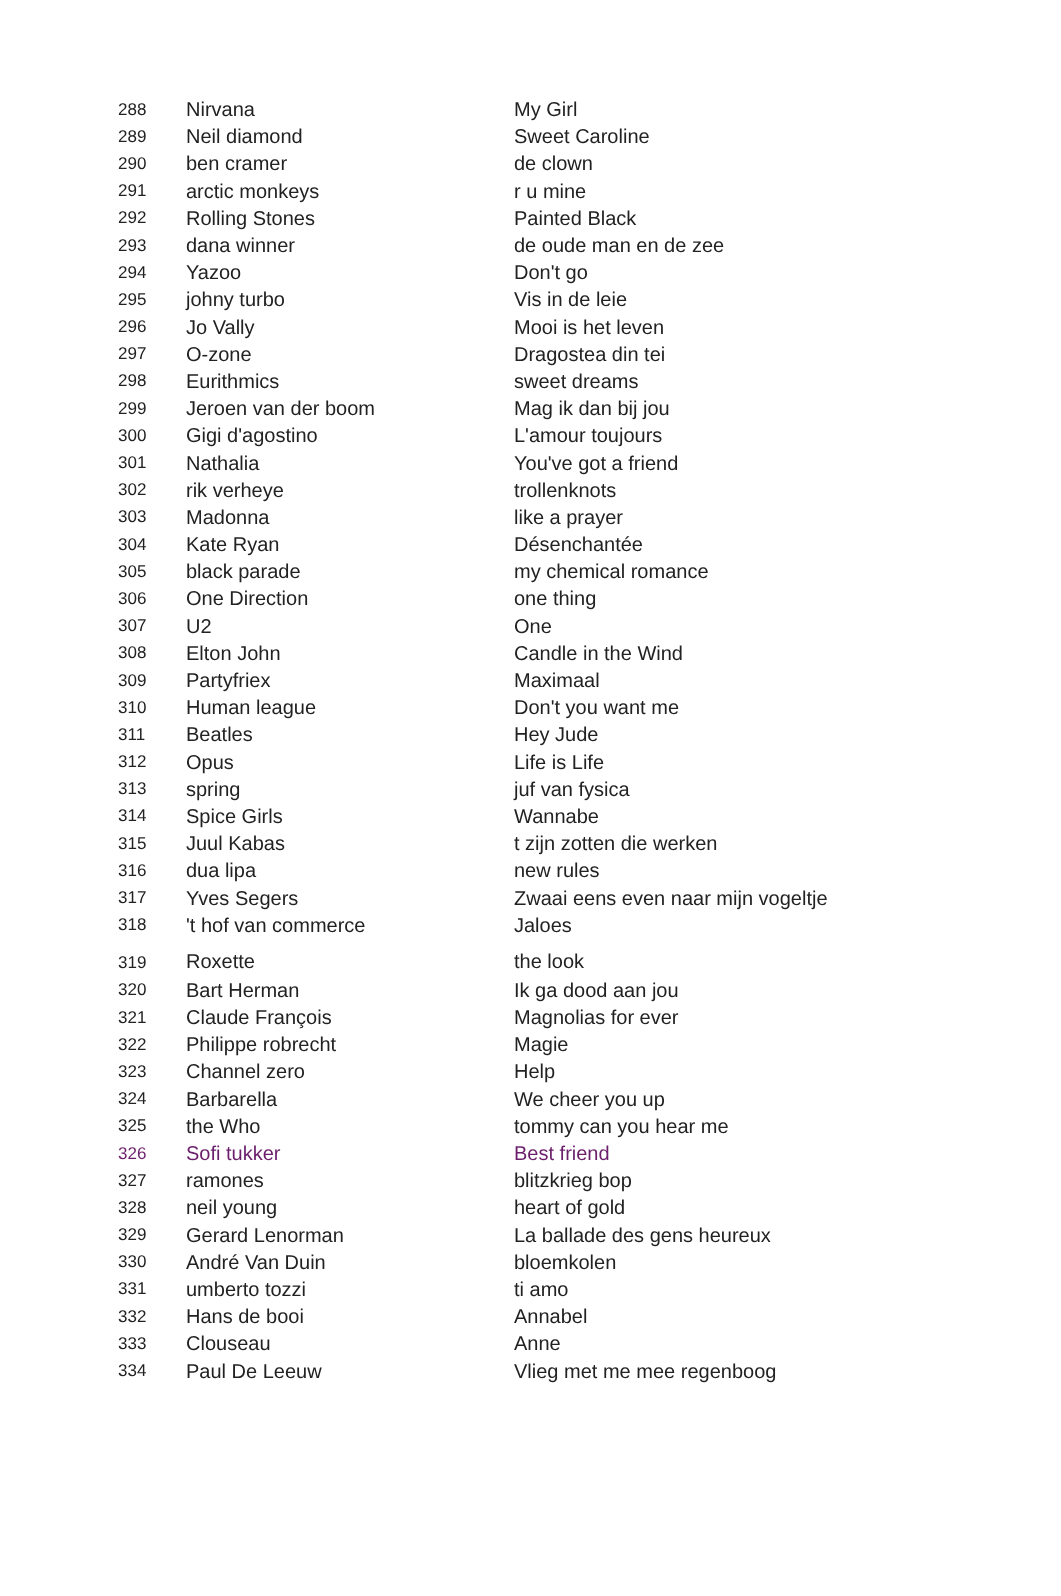| 288 | Nirvana | My Girl |
| 289 | Neil diamond | Sweet Caroline |
| 290 | ben cramer | de clown |
| 291 | arctic monkeys | r u mine |
| 292 | Rolling Stones | Painted Black |
| 293 | dana winner | de oude man en de zee |
| 294 | Yazoo | Don't go |
| 295 | johny turbo | Vis in de leie |
| 296 | Jo Vally | Mooi is het leven |
| 297 | O-zone | Dragostea din tei |
| 298 | Eurithmics | sweet dreams |
| 299 | Jeroen van der boom | Mag ik dan bij jou |
| 300 | Gigi d'agostino | L'amour toujours |
| 301 | Nathalia | You've got a friend |
| 302 | rik verheye | trollenknots |
| 303 | Madonna | like a prayer |
| 304 | Kate Ryan | Désenchantée |
| 305 | black parade | my chemical romance |
| 306 | One Direction | one thing |
| 307 | U2 | One |
| 308 | Elton John | Candle in the Wind |
| 309 | Partyfriex | Maximaal |
| 310 | Human league | Don't you want me |
| 311 | Beatles | Hey Jude |
| 312 | Opus | Life is Life |
| 313 | spring | juf van fysica |
| 314 | Spice Girls | Wannabe |
| 315 | Juul Kabas | t zijn zotten die werken |
| 316 | dua lipa | new rules |
| 317 | Yves Segers | Zwaai eens even naar mijn vogeltje |
| 318 | 't hof van commerce | Jaloes |
| 319 | Roxette | the look |
| 320 | Bart Herman | Ik ga dood aan jou |
| 321 | Claude François | Magnolias for ever |
| 322 | Philippe robrecht | Magie |
| 323 | Channel zero | Help |
| 324 | Barbarella | We cheer you up |
| 325 | the Who | tommy can you hear me |
| 326 | Sofi tukker | Best friend |
| 327 | ramones | blitzkrieg bop |
| 328 | neil young | heart of gold |
| 329 | Gerard Lenorman | La ballade des gens heureux |
| 330 | André Van Duin | bloemkolen |
| 331 | umberto tozzi | ti amo |
| 332 | Hans de booi | Annabel |
| 333 | Clouseau | Anne |
| 334 | Paul De Leeuw | Vlieg met me mee regenboog |